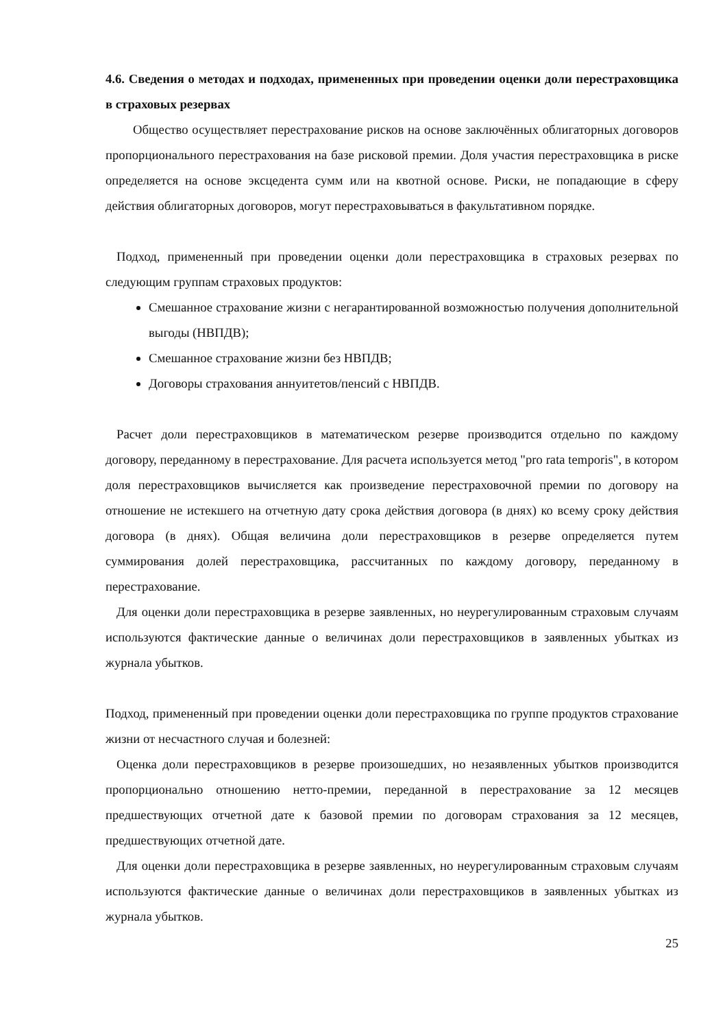4.6. Сведения о методах и подходах, примененных при проведении оценки доли перестраховщика в страховых резервах
Общество осуществляет перестрахование рисков на основе заключённых облигаторных договоров пропорционального перестрахования на базе рисковой премии. Доля участия перестраховщика в риске определяется на основе эксцедента сумм или на квотной основе. Риски, не попадающие в сферу действия облигаторных договоров, могут перестраховываться в факультативном порядке.
Подход, примененный при проведении оценки доли перестраховщика в страховых резервах по следующим группам страховых продуктов:
Смешанное страхование жизни с негарантированной возможностью получения дополнительной выгоды (НВПДВ);
Смешанное страхование жизни без НВПДВ;
Договоры страхования аннуитетов/пенсий с НВПДВ.
Расчет доли перестраховщиков в математическом резерве производится отдельно по каждому договору, переданному в перестрахование. Для расчета используется метод "pro rata temporis", в котором доля перестраховщиков вычисляется как произведение перестраховочной премии по договору на отношение не истекшего на отчетную дату срока действия договора (в днях) ко всему сроку действия договора (в днях). Общая величина доли перестраховщиков в резерве определяется путем суммирования долей перестраховщика, рассчитанных по каждому договору, переданному в перестрахование.
Для оценки доли перестраховщика в резерве заявленных, но неурегулированным страховым случаям используются фактические данные о величинах доли перестраховщиков в заявленных убытках из журнала убытков.
Подход, примененный при проведении оценки доли перестраховщика по группе продуктов страхование жизни от несчастного случая и болезней:
Оценка доли перестраховщиков в резерве произошедших, но незаявленных убытков производится пропорционально отношению нетто-премии, переданной в перестрахование за 12 месяцев предшествующих отчетной дате к базовой премии по договорам страхования за 12 месяцев, предшествующих отчетной дате.
Для оценки доли перестраховщика в резерве заявленных, но неурегулированным страховым случаям используются фактические данные о величинах доли перестраховщиков в заявленных убытках из журнала убытков.
25